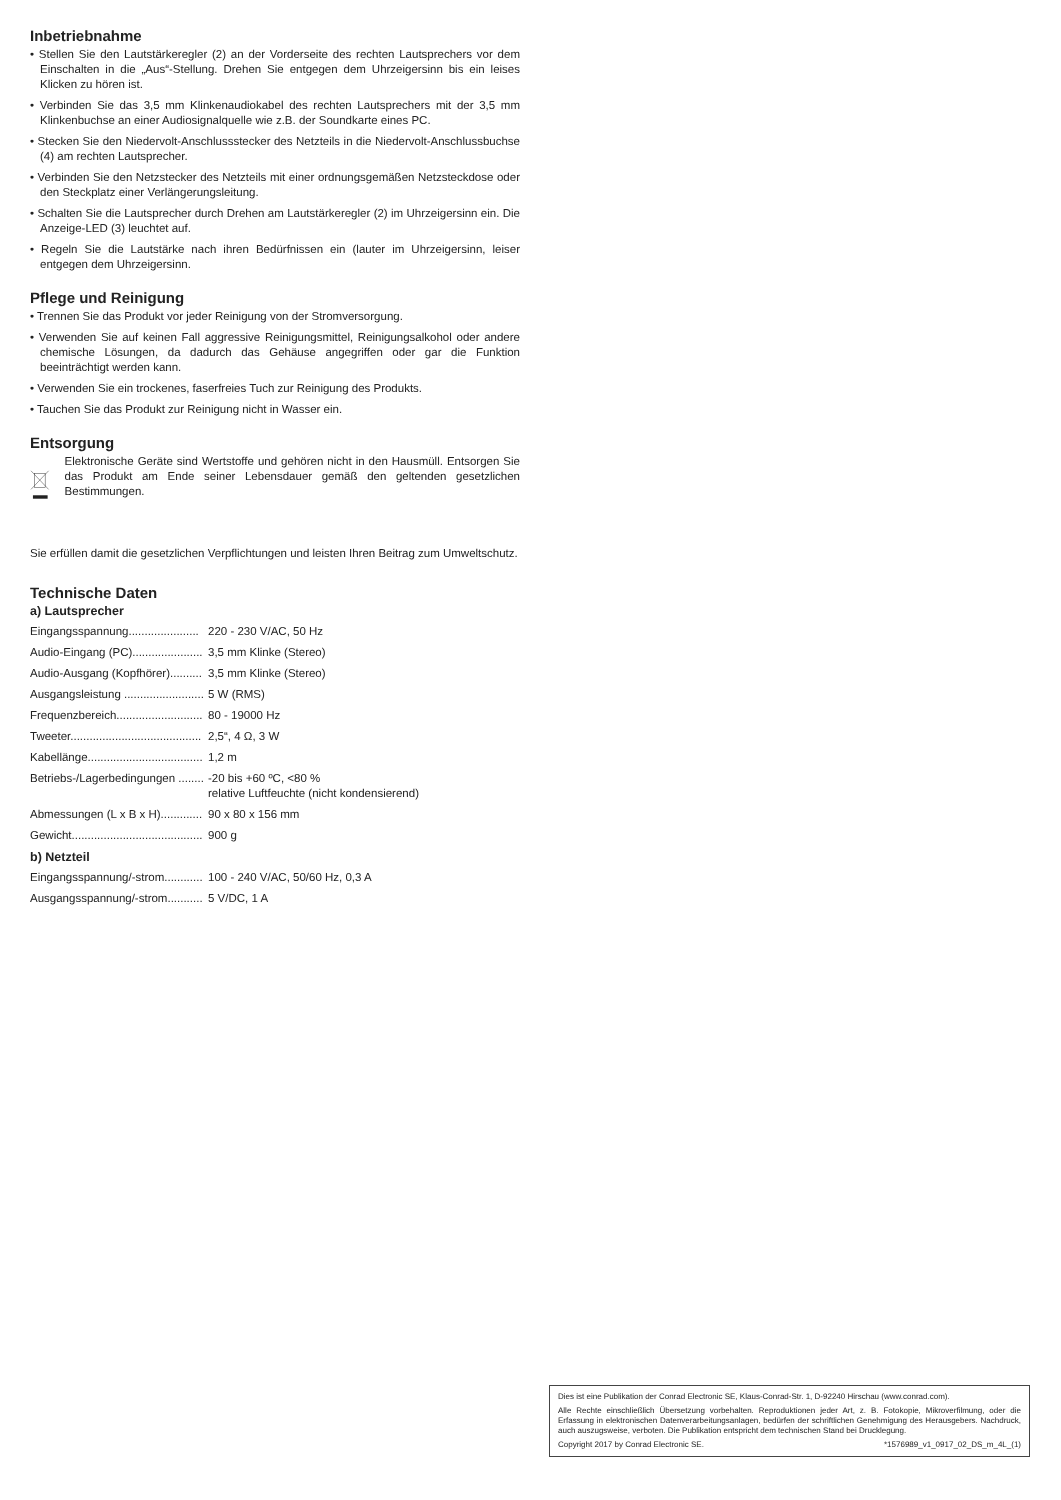Inbetriebnahme
• Stellen Sie den Lautstärkeregler (2) an der Vorderseite des rechten Lautsprechers vor dem Einschalten in die „Aus“-Stellung. Drehen Sie entgegen dem Uhrzeigersinn bis ein leises Klicken zu hören ist.
• Verbinden Sie das 3,5 mm Klinkenaudiokabel des rechten Lautsprechers mit der 3,5 mm Klinkenbuchse an einer Audiosignalquelle wie z.B. der Soundkarte eines PC.
• Stecken Sie den Niedervolt-Anschlussstecker des Netzteils in die Niedervolt-Anschlussbuchse (4) am rechten Lautsprecher.
• Verbinden Sie den Netzstecker des Netzteils mit einer ordnungsgemäßen Netzsteckdose oder den Steckplatz einer Verlängerungsleitung.
• Schalten Sie die Lautsprecher durch Drehen am Lautstärkeregler (2) im Uhrzeigersinn ein. Die Anzeige-LED (3) leuchtet auf.
• Regeln Sie die Lautstärke nach ihren Bedürfnissen ein (lauter im Uhrzeigersinn, leiser entgegen dem Uhrzeigersinn.
Pflege und Reinigung
• Trennen Sie das Produkt vor jeder Reinigung von der Stromversorgung.
• Verwenden Sie auf keinen Fall aggressive Reinigungsmittel, Reinigungsalkohol oder andere chemische Lösungen, da dadurch das Gehäuse angegriffen oder gar die Funktion beeinträchtigt werden kann.
• Verwenden Sie ein trockenes, faserfreies Tuch zur Reinigung des Produkts.
• Tauchen Sie das Produkt zur Reinigung nicht in Wasser ein.
Entsorgung
Elektronische Geräte sind Wertstoffe und gehören nicht in den Hausmüll. Entsorgen Sie das Produkt am Ende seiner Lebensdauer gemäß den geltenden gesetzlichen Bestimmungen.
Sie erfüllen damit die gesetzlichen Verpflichtungen und leisten Ihren Beitrag zum Umweltschutz.
Technische Daten
a) Lautsprecher
| Eingangsspannung...................... | 220 - 230 V/AC, 50 Hz |
| Audio-Eingang (PC)...................... | 3,5 mm Klinke (Stereo) |
| Audio-Ausgang (Kopfhörer).......... | 3,5 mm Klinke (Stereo) |
| Ausgangsleistung ......................... | 5 W (RMS) |
| Frequenzbereich........................... | 80 - 19000 Hz |
| Tweeter......................................... | 2,5“, 4 Ω, 3 W |
| Kabellänge.................................... | 1,2 m |
| Betriebs-/Lagerbedingungen ........ | -20 bis +60 ºC, <80 % relative Luftfeuchte (nicht kondensierend) |
| Abmessungen (L x B x H)............. | 90 x 80 x 156 mm |
| Gewicht......................................... | 900 g |
b) Netzteil
| Eingangsspannung/-strom............ | 100 - 240 V/AC, 50/60 Hz, 0,3 A |
| Ausgangsspannung/-strom........... | 5 V/DC, 1 A |
Dies ist eine Publikation der Conrad Electronic SE, Klaus-Conrad-Str. 1, D-92240 Hirschau (www.conrad.com).
Alle Rechte einschließlich Übersetzung vorbehalten. Reproduktionen jeder Art, z. B. Fotokopie, Mikroverfilmung, oder die Erfassung in elektronischen Datenverarbeitungsanlagen, bedürfen der schriftlichen Genehmigung des Herausgebers. Nachdruck, auch auszugsweise, verboten. Die Publikation entspricht dem technischen Stand bei Drucklegung.
Copyright 2017 by Conrad Electronic SE. *1576989_v1_0917_02_DS_m_4L_(1)